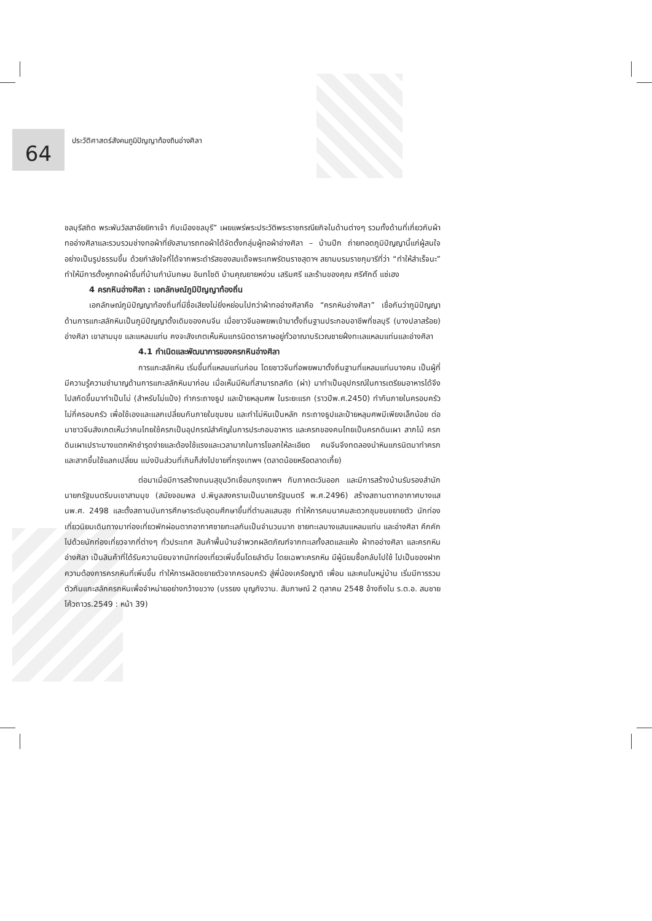64
ประวัติศาสตร์สังคมภูมิปัญญาท้องถินอ่างศิลา
ชลบุรีสถิต พระพันวัสสาอัยยิกาเจ้า กับเมืองชลบุรี” เผยแพร่พระประวัติพระราชกรณียกิจในด้านต่างๆ รวมทั้งด้านที่เกี่ยวกับผ้าทออ่างศิลาและรวบรวมช่างทอผ้าที่ยังสามารถทอผ้าได้จัดตั้งกลุ่มผู้ทอผ้าอ่างศิลา – บ้านปึก ถ่ายทอดภูมิปัญญานี้แก่ผู้สนใจอย่างเป็นรูปธรรมขึ้น ด้วยกำลังใจที่ได้จากพระดำรัสของสมเด็จพระเทพรัตนราชสุดาฯ สยามบรมราชกุมารีที่ว่า “ทำให้สำเร็จนะ” ทำให้มีการตั้งหูกทอผ้าขึ้นที่บ้านกำนันกษม อินทโชติ บ้านคุณยายหง่วน เสริมศรี และร้านของคุณ ศรีศักดิ์ แซ่เฮง
4 ครกหินอ่างศิลา : เอกลักษณ์ภูมิปัญญาท้องถิ่น
เอกลักษณ์ภูมิปัญญาท้องถิ่นที่มีชื่อเสียงไม่ยิ่งหย่อนไปกว่าผ้าทออ่างศิลาคือ “ครกหินอ่างศิลา” เชื่อกันว่าภูมิปัญญาด้านการแกะสลักหินเป็นภูมิปัญญาดั้งเดิมของคนจีน เมื่อชาวจีนอพยพเข้ามาตั้งถิ่นฐานประกอบอาชีพที่ชลบุรี (บางปลาสร้อย) อ่างศิลา เขาสามมุข และแหลมแท่น คงจะสังเกตเห็นหินแกรนิตดารคาษอยู่ทั่วอาณาบริเวณชายฝั่งทะเลแหลมแท่นและอ่างศิลา
4.1 กำเนิดและพัฒนาการของครกหินอ่างศิลา
การแกะสลักหิน เริ่มขึ้นที่แหลมแท่นก่อน โดยชาวจีนที่อพยพมาตั้งถิ่นฐานที่แหลมแท่นบางคน เป็นผู้ที่มีความรู้ความชำนาญด้านการแกะสลักหินมาก่อน เมื่อเห็นมีหินที่สามารถสกัด (ผ่า) มาทำเป็นอุปกรณ์ในการเตรียมอาหารได้จึงไปสกัดขึ้นมาทำเป็นโม่ (สำหรับโม่แป้ง) ทำกระถางธูป และป้ายหลุมศพ ในระยะแรก (ราวปีพ.ศ.2450) ทำกันภายในครอบครัวไม่กี่ครอบครัว เพื่อใช้เองและแลกเปลี่ยนกันภายในชุมชน และทำโม่หินเป็นหลัก กระถางธูปและป้ายหลุมศพมีเพียงเล็กน้อย ต่อมาชาวจีนสังเกตเห็นว่าคนไทยใช้ครกเป็นอุปกรณ์สำคัญในการประกอบอาหาร และครกของคนไทยเป็นครกดินเผา สากไม้ ครกดินเผาเปราะบางแตกหักชำรุดง่ายและต้องใช้แรงและเวลามากในการโขลกให้ละเอียด คนจีนจึงทดลองนำหินแกรนิตมาทำครกและสากขึ้นใช้แลกเปลี่ยน แบ่งปันส่วนที่เกินก็ส่งไปขายที่กรุงเทพฯ (ตลาดน้อยหรือตลาดเกี้ย)
ต่อมาเมื่อมีการสร้างถนนสุขุมวิทเชื่อมกรุงเทพฯ กับภาคตะวันออก และมีการสร้างบ้านรับรองสำนักนายกรัฐมนตรีบนเขาสามมุข (สมัยจอมพล ป.พิบูลสงครามเป็นนายกรัฐมนตรี พ.ศ.2496) สร้างสถานตากอากาศบางแสนพ.ศ. 2498 และตั้งสถานบันการศึกษาระดับอุดมศึกษาขึ้นที่ตำบลแสนสุข ทำให้การคมนาคมสะดวกชุมชนขยายตัว นักท่องเที่ยวนิยมเดินทางมาท่องเที่ยวพักผ่อนตากอากาศชายทะเลกันเป็นจำนวนมาก ชายทะเลบางแสนแหลมแท่น และอ่างศิลา คึกคักไปด้วยนักท่องเที่ยวจากที่ต่างๆ ทั่วประเทศ สินค้าพื้นบ้านจำพวกผลิตภัณฑ์จากทะเลทั้งสดและแห้ง ผ้าทออ่างศิลา และครกหินอ่างศิลา เป็นสินค้าที่ได้รับความนิยมจากนักท่องเที่ยวเพิ่มขึ้นโดยลำดับ โดยเฉพาะครกหิน มีผู้นิยมซื้อกลับไปใช้ ไปเป็นของฝาก ความต้องการครกหินที่เพิ่มขึ้น ทำให้การผลิตขยายตัวจากครอบครัว สู่พี่น้องเครือญาติ เพื่อน และคนในหมู่บ้าน เริ่มมีการรวมตัวกันแกะสลักครกหินเพื่อจำหน่ายอย่างกว้างขวาง (บรรยง บุญกังวาน. สัมภาษณ์ 2 ตุลาคม 2548 อ้างถึงใน ร.ต.อ. สมชาย โค้วถาวร.2549 : หน้า 39)